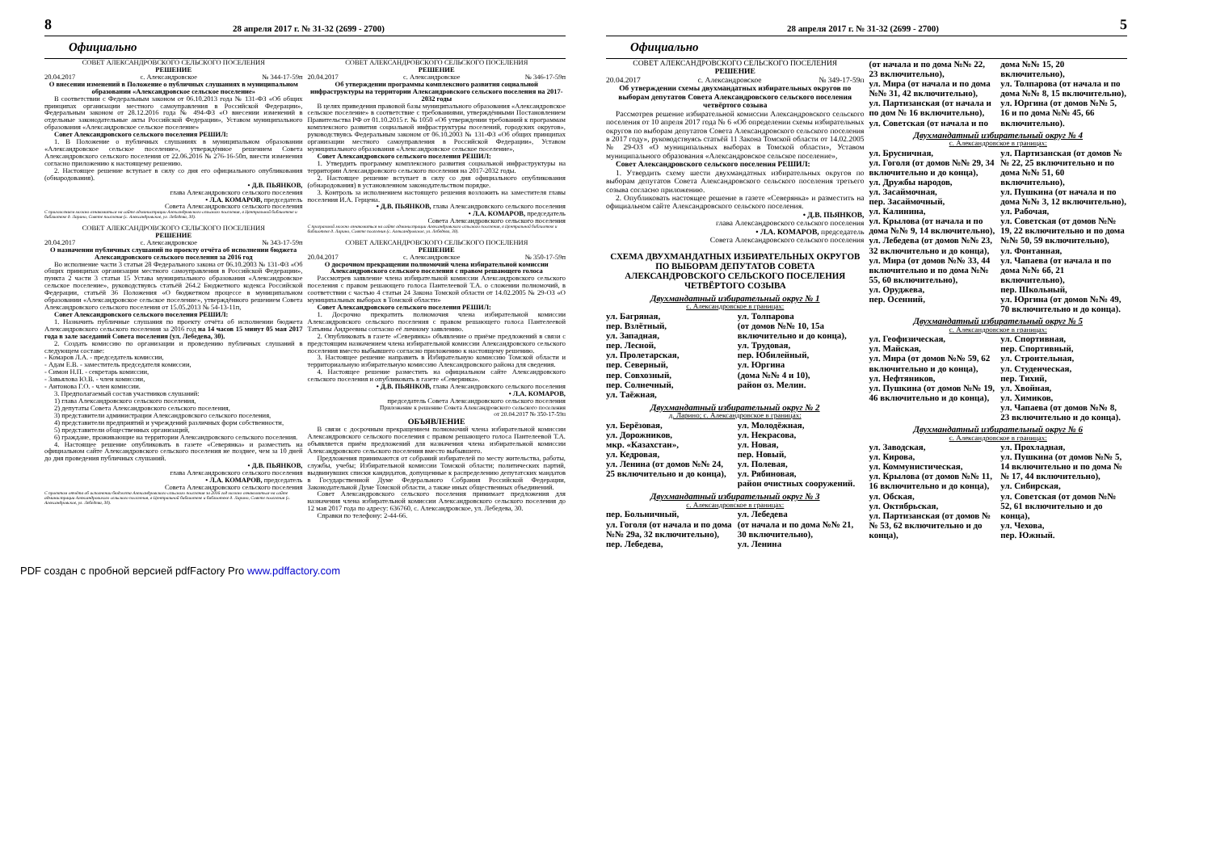8 28 апреля 2017 г. № 31-32 (2699 - 2700)
Официально
СОВЕТ АЛЕКСАНДРОВСКОГО СЕЛЬСКОГО ПОСЕЛЕНИЯ
РЕШЕНИЕ
20.04.2017 с. Александровское № 344-17-59п
О внесении изменений в Положение о публичных слушаниях в муниципальном образовании «Александровское сельское поселение»
В соответствии с Федеральным законом от 06.10.2013 года № 131-ФЗ «Об общих принципах организации местного самоуправления в Российской Федерации», Федеральным законом от 28.12.2016 года № 494-ФЗ «О внесении изменений в отдельные законодательные акты Российской Федерации», Уставом муниципального образования «Александровское сельское поселение»
Совет Александровского сельского поселения РЕШИЛ:
1. В Положение о публичных слушаниях в муниципальном образовании «Александровское сельское поселение», утверждённое решением Совета Александровского сельского поселения от 22.06.2016 № 276-16-50п, внести изменения согласно приложению к настоящему решению.
2. Настоящее решение вступает в силу со дня его официального опубликования (обнародования).
• Д.В. ПЬЯНКОВ,
глава Александровского сельского поселения
• Л.А. КОМАРОВ, председатель
Совета Александровского сельского поселения
С приложением можно ознакомиться на сайте администрации Александровского сельского поселения, в Центральной библиотеке и библиотеке д. Ларино, Совете поселения (с. Александровское, ул. Лебедева, 30).
СОВЕТ АЛЕКСАНДРОВСКОГО СЕЛЬСКОГО ПОСЕЛЕНИЯ
РЕШЕНИЕ
20.04.2017 с. Александровское № 343-17-59п
О назначении публичных слушаний по проекту отчёта об исполнении бюджета Александровского сельского поселения за 2016 год
Во исполнение части 3 статьи 28 Федерального закона от 06.10.2003 № 131-ФЗ «Об общих принципах организации местного самоуправления в Российской Федерации», пункта 2 части 3 статьи 15 Устава муниципального образования «Александровское сельское поселение», руководствуясь статьёй 264.2 Бюджетного кодекса Российской Федерации, статьёй 36 Положения «О бюджетном процессе в муниципальном образовании «Александровское сельское поселение», утверждённого решением Совета Александровского сельского поселения от 15.05.2013 № 54-13-11п,
Совет Александровского сельского поселения РЕШИЛ:
1. Назначить публичные слушания по проекту отчёта об исполнении бюджета Александровского сельского поселения за 2016 год на 14 часов 15 минут 05 мая 2017 года в зале заседаний Совета поселения (ул. Лебедева, 30).
2. Создать комиссию по организации и проведению публичных слушаний в следующем составе:
- Комаров Л.А. - председатель комиссии,
- Адам Е.В. - заместитель председателя комиссии,
- Симон Н.П. - секретарь комиссии,
- Завьялова Ю.В. - член комиссии,
- Антонова Г.О. - член комиссии.
3. Предполагаемый состав участников слушаний:
1) глава Александровского сельского поселения,
2) депутаты Совета Александровского сельского поселения,
3) представители администрации Александровского сельского поселения,
4) представители предприятий и учреждений различных форм собственности,
5) представители общественных организаций,
6) граждане, проживающие на территории Александровского сельского поселения.
4. Настоящее решение опубликовать в газете «Северянка» и разместить на официальном сайте Александровского сельского поселения не позднее, чем за 10 дней до дня проведения публичных слушаний.
• Д.В. ПЬЯНКОВ,
глава Александровского сельского поселения
• Л.А. КОМАРОВ, председатель
Совета Александровского сельского поселения
С проектом отчёта об исполнении бюджета Александровского сельского поселения за 2016 год можно ознакомиться на сайте администрации Александровского сельского поселения, в Центральной библиотеке и библиотеке д. Ларино, Совете поселения (с. Александровское, ул. Лебедева, 30).
СОВЕТ АЛЕКСАНДРОВСКОГО СЕЛЬСКОГО ПОСЕЛЕНИЯ
РЕШЕНИЕ
20.04.2017 с. Александровское № 346-17-59п
Об утверждении программы комплексного развития социальной инфраструктуры на территории Александровского сельского поселения на 2017-2032 годы
В целях приведения правовой базы муниципального образования «Александровское сельское поселение» в соответствие с требованиями, утверждёнными Постановлением Правительства РФ от 01.10.2015 г. № 1050 «Об утверждении требований к программам комплексного развития социальной инфраструктуры поселений, городских округов», руководствуясь Федеральным законом от 06.10.2003 № 131-ФЗ «Об общих принципах организации местного самоуправления в Российской Федерации», Уставом муниципального образования «Александровское сельское поселение»,
Совет Александровского сельского поселения РЕШИЛ:
1. Утвердить программу комплексного развития социальной инфраструктуры на территории Александровского сельского поселения на 2017-2032 годы.
2. Настоящее решение вступает в силу со дня официального опубликования (обнародования) в установленном законодательством порядке.
3. Контроль за исполнением настоящего решения возложить на заместителя главы поселения И.А. Герцена.
• Д.В. ПЬЯНКОВ, глава Александровского сельского поселения
• Л.А. КОМАРОВ, председатель
Совета Александровского сельского поселения
С программой можно ознакомиться на сайте администрации Александровского сельского поселения, в Центральной библиотеке и библиотеке д. Ларино, Совете поселения (с. Александровское, ул. Лебедева, 30).
СОВЕТ АЛЕКСАНДРОВСКОГО СЕЛЬСКОГО ПОСЕЛЕНИЯ
РЕШЕНИЕ
20.04.2017 с. Александровское № 350-17-59п
О досрочном прекращении полномочий члена избирательной комиссии Александровского сельского поселения с правом решающего голоса
Рассмотрев заявление члена избирательной комиссии Александровского сельского поселения с правом решающего голоса Пантелеевой Т.А. о сложении полномочий, в соответствии с частью 4 статьи 24 Закона Томской области от 14.02.2005 № 29-ОЗ «О муниципальных выборах в Томской области»
Совет Александровского сельского поселения РЕШИЛ:
1. Досрочно прекратить полномочия члена избирательной комиссии Александровского сельского поселения с правом решающего голоса Пантелеевой Татьяны Андреевны согласно её личному заявлению.
2. Опубликовать в газете «Северянка» объявление о приёме предложений в связи с предстоящим назначением члена избирательной комиссии Александровского сельского поселения вместо выбывшего согласно приложению к настоящему решению.
3. Настоящее решение направить в Избирательную комиссию Томской области и территориальную избирательную комиссию Александровского района для сведения.
4. Настоящее решение разместить на официальном сайте Александровского сельского поселения и опубликовать в газете «Северянка».
• Д.В. ПЬЯНКОВ, глава Александровского сельского поселения
• Л.А. КОМАРОВ,
председатель Совета Александровского сельского поселения
Приложение к решению Совета Александровского сельского поселения
от 20.04.2017 № 350-17-59п
ОБЪЯВЛЕНИЕ
В связи с досрочным прекращением полномочий члена избирательной комиссии Александровского сельского поселения с правом решающего голоса Пантелеевой Т.А. объявляется приём предложений для назначения члена избирательной комиссии Александровского сельского поселения вместо выбывшего.
Предложения принимаются от собраний избирателей по месту жительства, работы, службы, учебы; Избирательной комиссии Томской области; политических партий, выдвинувших списки кандидатов, допущенные к распределению депутатских мандатов в Государственной Думе Федерального Собрания Российской Федерации, Законодательной Думе Томской области, а также иных общественных объединений.
Совет Александровского сельского поселения принимает предложения для назначения члена избирательной комиссии Александровского сельского поселения до 12 мая 2017 года по адресу: 636760, с. Александровское, ул. Лебедева, 30.
Справки по телефону: 2-44-66.
28 апреля 2017 г. № 31-32 (2699 - 2700) 5
Официально
СОВЕТ АЛЕКСАНДРОВСКОГО СЕЛЬСКОГО ПОСЕЛЕНИЯ
РЕШЕНИЕ
20.04.2017 с. Александровское № 349-17-59п
Об утверждении схемы двухмандатных избирательных округов по выборам депутатов Совета Александровского сельского поселения четвёртого созыва
Рассмотрев решение избирательной комиссии Александровского сельского поселения от 10 апреля 2017 года № 6 «Об определении схемы избирательных округов по выборам депутатов Совета Александровского сельского поселения в 2017 году», руководствуясь статьёй 11 Закона Томской области от 14.02.2005 № 29-ОЗ «О муниципальных выборах в Томской области», Уставом муниципального образования «Александровское сельское поселение»,
Совет Александровского сельского поселения РЕШИЛ:
1. Утвердить схему шести двухмандатных избирательных округов по выборам депутатов Совета Александровского сельского поселения третьего созыва согласно приложению.
2. Опубликовать настоящее решение в газете «Северянка» и разместить на официальном сайте Александровского сельского поселения.
• Д.В. ПЬЯНКОВ,
глава Александровского сельского поселения
• Л.А. КОМАРОВ, председатель
Совета Александровского сельского поселения
СХЕМА ДВУХМАНДАТНЫХ ИЗБИРАТЕЛЬНЫХ ОКРУГОВ ПО ВЫБОРАМ ДЕПУТАТОВ СОВЕТА АЛЕКСАНДРОВСКОГО СЕЛЬСКОГО ПОСЕЛЕНИЯ ЧЕТВЁРТОГО СОЗЫВА
Двухмандатный избирательный округ № 1
с. Александровское в границах:
ул. Багряная,
пер. Взлётный,
ул. Западная,
пер. Лесной,
ул. Пролетарская,
пер. Северный,
пер. Совхозный,
пер. Солнечный,
ул. Таёжная,
ул. Толпарова
(от домов №№ 10, 15а включительно и до конца),
ул. Трудовая,
пер. Юбилейный,
ул. Юргина
(дома №№ 4 и 10),
район оз. Мелин.
Двухмандатный избирательный округ № 2
д. Ларино; с. Александровское в границах:
ул. Берёзовая,
ул. Дорожников,
мкр. «Казахстан»,
ул. Кедровая,
ул. Ленина (от домов №№ 24, 25 включительно и до конца),
ул. Молодёжная,
ул. Некрасова,
ул. Новая,
пер. Новый,
ул. Полевая,
ул. Рябиновая,
район очистных сооружений.
Двухмандатный избирательный округ № 3
с. Александровское в границах:
пер. Больничный,
ул. Гоголя (от начала и по дома №№ 29а, 32 включительно),
пер. Лебедева,
ул. Лебедева
(от начала и по дома №№ 21, 30 включительно),
ул. Ленина
(от начала и по дома №№ 22, 23 включительно),
ул. Мира (от начала и по дома №№ 31, 42 включительно),
ул. Партизанская (от начала и по дом № 16 включительно),
ул. Советская (от начала и по
дома №№ 15, 20 включительно),
ул. Толпарова (от начала и по дома №№ 8, 15 включительно),
ул. Юргина (от домов №№ 5, 16 и по дома №№ 45, 66 включительно).
Двухмандатный избирательный округ № 4
с. Александровское в границах:
ул. Брусничная,
ул. Гоголя (от домов №№ 29, 34 включительно и до конца),
ул. Дружбы народов,
ул. Засаймочная,
пер. Засаймочный,
ул. Калинина,
ул. Крылова (от начала и по дома №№ 9, 14 включительно),
ул. Лебедева (от домов №№ 23, 32 включительно и до конца),
ул. Мира (от домов №№ 33, 44 включительно и по дома №№ 55, 60 включительно),
ул. Оруджева,
пер. Осенний,
ул. Партизанская (от домов №№ 22, 25 включительно и по дома №№ 51, 60 включительно),
ул. Пушкина (от начала и по дома №№ 3, 12 включительно),
ул. Рабочая,
ул. Советская (от домов №№ 19, 22 включительно и по дома №№ 50, 59 включительно),
ул. Фонтанная,
ул. Чапаева (от начала и по дома №№ 6б, 21 включительно),
пер. Школьный,
ул. Юргина (от домов №№ 49, 70 включительно и до конца).
Двухмандатный избирательный округ № 5
с. Александровское в границах:
ул. Геофизическая,
ул. Майская,
ул. Мира (от домов №№ 59, 62 включительно и до конца),
ул. Нефтяников,
ул. Пушкина (от домов №№ 19, 46 включительно и до конца),
ул. Спортивная,
пер. Спортивный,
ул. Строительная,
ул. Студенческая,
пер. Тихий,
ул. Хвойная,
ул. Химиков,
ул. Чапаева (от домов №№ 8, 23 включительно и до конца).
Двухмандатный избирательный округ № 6
с. Александровское в границах:
ул. Заводская,
ул. Кирова,
ул. Коммунистическая,
ул. Крылова (от домов №№ 11, 16 включительно и до конца),
ул. Обская,
ул. Октябрьская,
ул. Партизанская (от домов №№ 53, 62 включительно и до конца),
ул. Прохладная,
ул. Пушкина (от домов №№ 5, 14 включительно и по дома №№ 17, 44 включительно),
ул. Сибирская,
ул. Советская (от домов №№ 52, 61 включительно и до конца),
ул. Чехова,
пер. Южный.
PDF создан с пробной версией pdfFactory Pro www.pdffactory.com